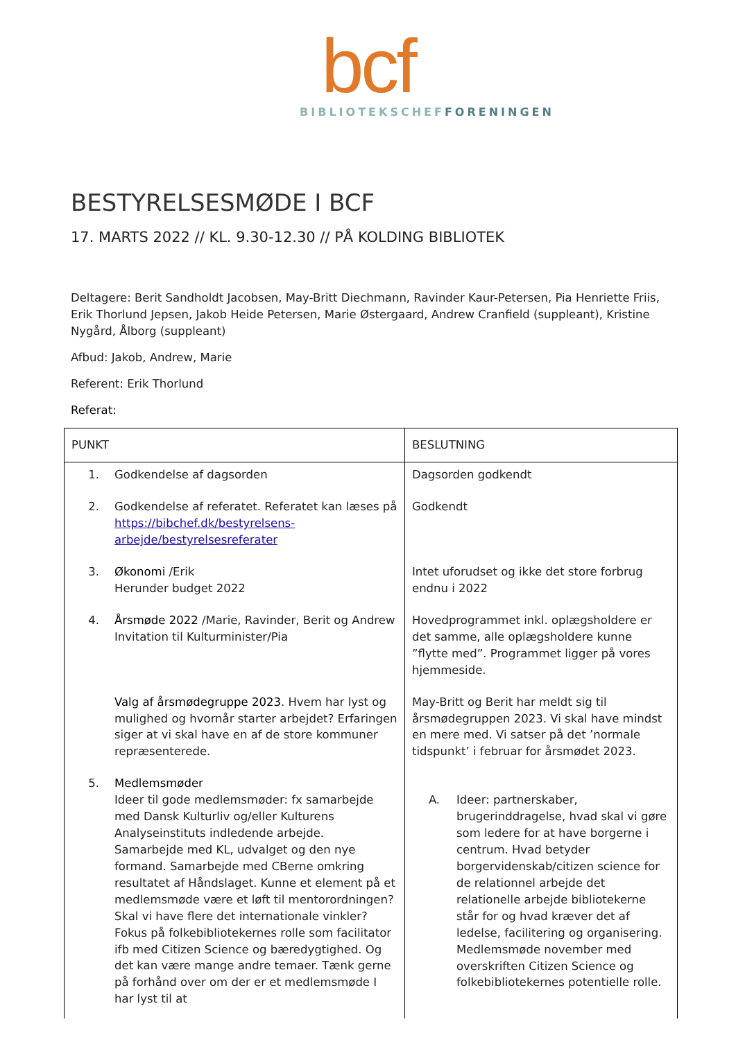bcf
BIBLIOTEKSCHEF FORENINGEN
BESTYRELSESMØDE I BCF
17. MARTS 2022 // KL. 9.30-12.30 // PÅ KOLDING BIBLIOTEK
Deltagere: Berit Sandholdt Jacobsen, May-Britt Diechmann, Ravinder Kaur-Petersen, Pia Henriette Friis, Erik Thorlund Jepsen, Jakob Heide Petersen, Marie Østergaard, Andrew Cranfield (suppleant), Kristine Nygård, Ålborg (suppleant)
Afbud: Jakob, Andrew, Marie
Referent: Erik Thorlund
Referat:
| PUNKT | BESLUTNING |
| 1. Godkendelse af dagsorden | Dagsorden godkendt |
| 2. Godkendelse af referatet. Referatet kan læses på https://bibchef.dk/bestyrelsens-arbejde/bestyrelsesreferater | Godkendt |
| 3. Økonomi /Erik Herunder budget 2022 | Intet uforudset og ikke det store forbrug endnu i 2022 |
| 4. Årsmøde 2022 /Marie, Ravinder, Berit og Andrew Invitation til Kulturminister/Pia | Hovedprogrammet inkl. oplægsholdere er det samme, alle oplægsholdere kunne ”flytte med”. Programmet ligger på vores hjemmeside. |
| Valg af årsmødegruppe 2023 . Hvem har lyst og mulighed og hvornår starter arbejdet? Erfaringen siger at vi skal have en af de store kommuner repræsenterede. | May-Britt og Berit har meldt sig til årsmødegruppen 2023. Vi skal have mindst en mere med. Vi satser på det ’normale tidspunkt’ i februar for årsmødet 2023. |
| 5. Medlemsmøder Ideer til gode medlemsmøder: fx samarbejde med Dansk Kulturliv og/eller Kulturens Analyseinstituts indledende arbejde. Samarbejde med KL, udvalget og den nye formand. Samarbejde med CBerne omkring resultatet af Håndslaget. Kunne et element på et medlemsmøde være et løft til mentorordningen? Skal vi have flere det internationale vinkler? Fokus på folkebibliotekernes rolle som facilitator ifb med Citizen Science og bæredygtighed. Og det kan være mange andre temaer. Tænk gerne på forhånd over om der er et medlemsmøde I har lyst til at | A. Ideer: partnerskaber, brugerinddragelse, hvad skal vi gøre som ledere for at have borgerne i centrum. Hvad betyder borgervidenskab/citizen science for de relationnel arbejde det relationelle arbejde bibliotekerne står for og hvad kræver det af ledelse, facilitering og organisering. Medlemsmøde november med overskriften Citizen Science og folkebibliotekernes potentielle rolle. |